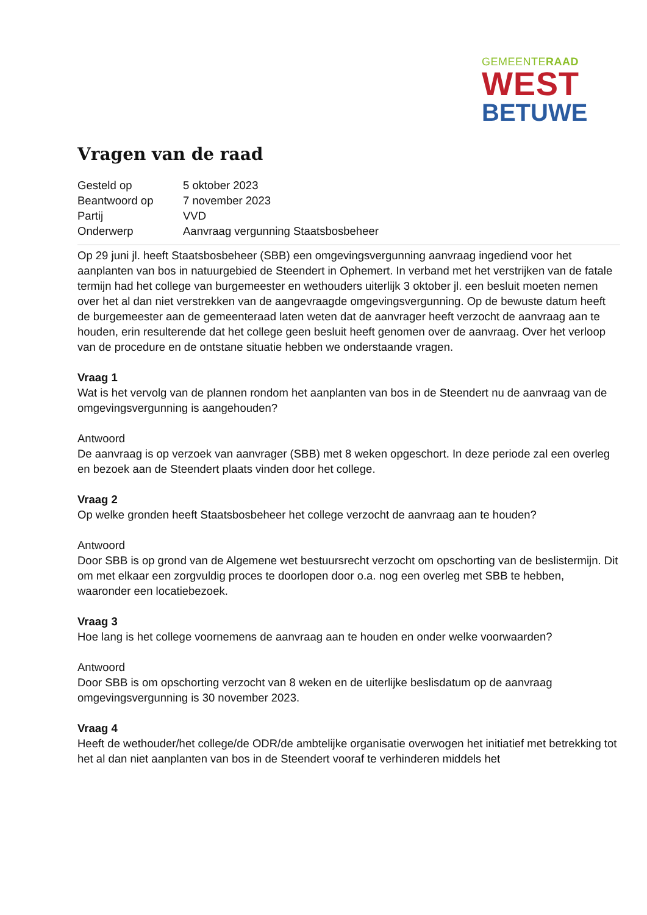GEMEENTERAAD
WEST
BETUWE
Vragen van de raad
| Gesteld op | 5 oktober 2023 |
| Beantwoord op | 7 november 2023 |
| Partij | VVD |
| Onderwerp | Aanvraag vergunning Staatsbosbeheer |
Op 29 juni jl. heeft Staatsbosbeheer (SBB) een omgevingsvergunning aanvraag ingediend voor het aanplanten van bos in natuurgebied de Steendert in Ophemert. In verband met het verstrijken van de fatale termijn had het college van burgemeester en wethouders uiterlijk 3 oktober jl. een besluit moeten nemen over het al dan niet verstrekken van de aangevraagde omgevingsvergunning. Op de bewuste datum heeft de burgemeester aan de gemeenteraad laten weten dat de aanvrager heeft verzocht de aanvraag aan te houden, erin resulterende dat het college geen besluit heeft genomen over de aanvraag. Over het verloop van de procedure en de ontstane situatie hebben we onderstaande vragen.
Vraag 1
Wat is het vervolg van de plannen rondom het aanplanten van bos in de Steendert nu de aanvraag van de omgevingsvergunning is aangehouden?
Antwoord
De aanvraag is op verzoek van aanvrager (SBB) met 8 weken opgeschort. In deze periode zal een overleg en bezoek aan de Steendert plaats vinden door het college.
Vraag 2
Op welke gronden heeft Staatsbosbeheer het college verzocht de aanvraag aan te houden?
Antwoord
Door SBB is op grond van de Algemene wet bestuursrecht verzocht om opschorting van de beslistermijn. Dit om met elkaar een zorgvuldig proces te doorlopen door o.a. nog een overleg met SBB te hebben, waaronder een locatiebezoek.
Vraag 3
Hoe lang is het college voornemens de aanvraag aan te houden en onder welke voorwaarden?
Antwoord
Door SBB is om opschorting verzocht van 8 weken en de uiterlijke beslisdatum op de aanvraag omgevingsvergunning is 30 november 2023.
Vraag 4
Heeft de wethouder/het college/de ODR/de ambtelijke organisatie overwogen het initiatief met betrekking tot het al dan niet aanplanten van bos in de Steendert vooraf te verhinderen middels het